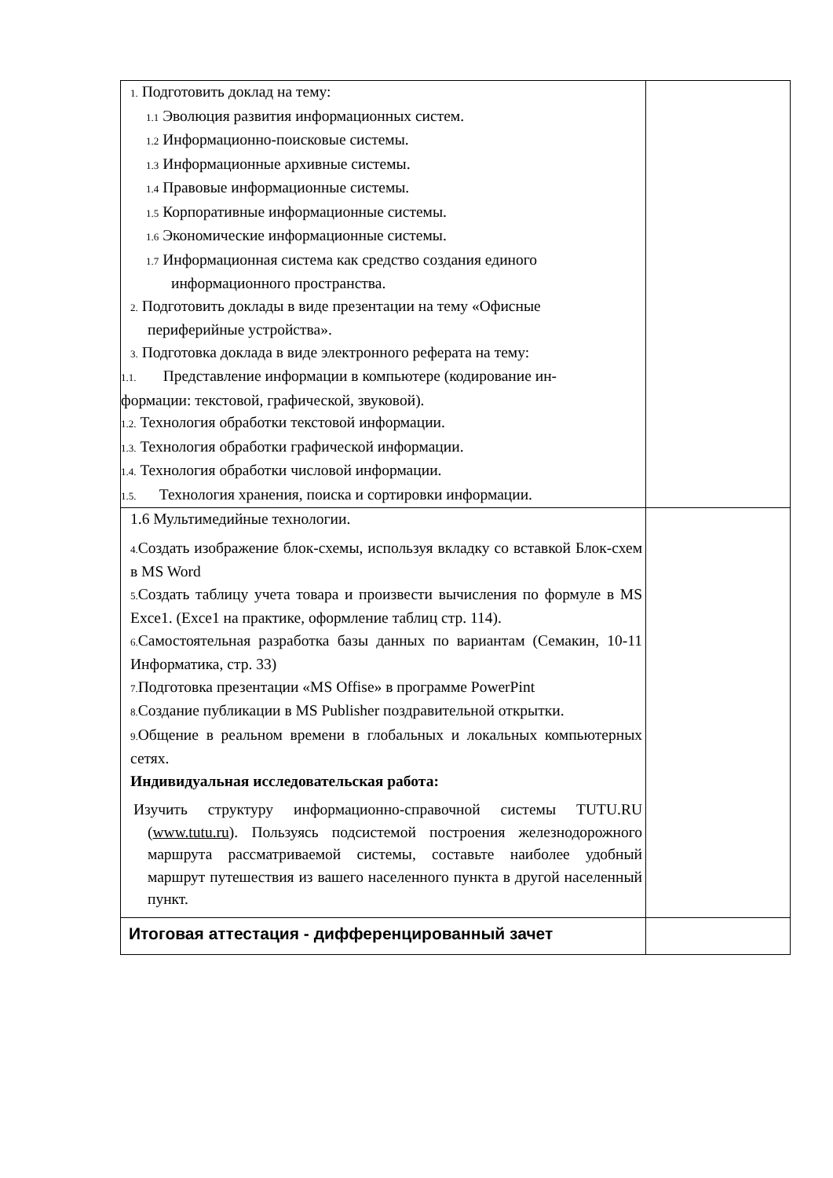| 1. Подготовить доклад на тему: 1.1 Эволюция развития информационных систем. 1.2 Информационно-поисковые системы. 1.3 Информационные архивные системы. 1.4 Правовые информационные системы. 1.5 Корпоративные информационные системы. 1.6 Экономические информационные системы. 1.7 Информационная система как средство создания единого информационного пространства. 2. Подготовить доклады в виде презентации на тему «Офисные периферийные устройства». 3. Подготовка доклада в виде электронного реферата на тему: 1.1. Представление информации в компьютере (кодирование ин- формации: текстовой, графической, звуковой). 1.2. Технология обработки текстовой информации. 1.3. Технология обработки графической информации. 1.4. Технология обработки числовой информации. 1.5. Технология хранения, поиска и сортировки информации. | |
| 1.6 Мультимедийные технологии. 4. Создать изображение блок-схемы, используя вкладку со вставкой Блок-схем в MS Word 5. Создать таблицу учета товара и произвести вычисления по формуле в MS Exce1. (Exce1 на практике, оформление таблиц стр. 114). 6. Самостоятельная разработка базы данных по вариантам (Семакин, 10-11 Информатика, стр. 33) 7. Подготовка презентации «MS Offise» в программе PowerPint 8. Создание публикации в MS Publisher поздравительной открытки. 9. Общение в реальном времени в глобальных и локальных компьютерных сетях. Индивидуальная исследовательская работа: Изучить структуру информационно-справочной системы TUTU.RU ( www.tutu.ru ). Пользуясь подсистемой построения железнодорожного маршрута рассматриваемой системы, составьте наиболее удобный маршрут путешествия из вашего населенного пункта в другой населенный пункт. | |
| Итоговая аттестация - дифференцированный зачет | |